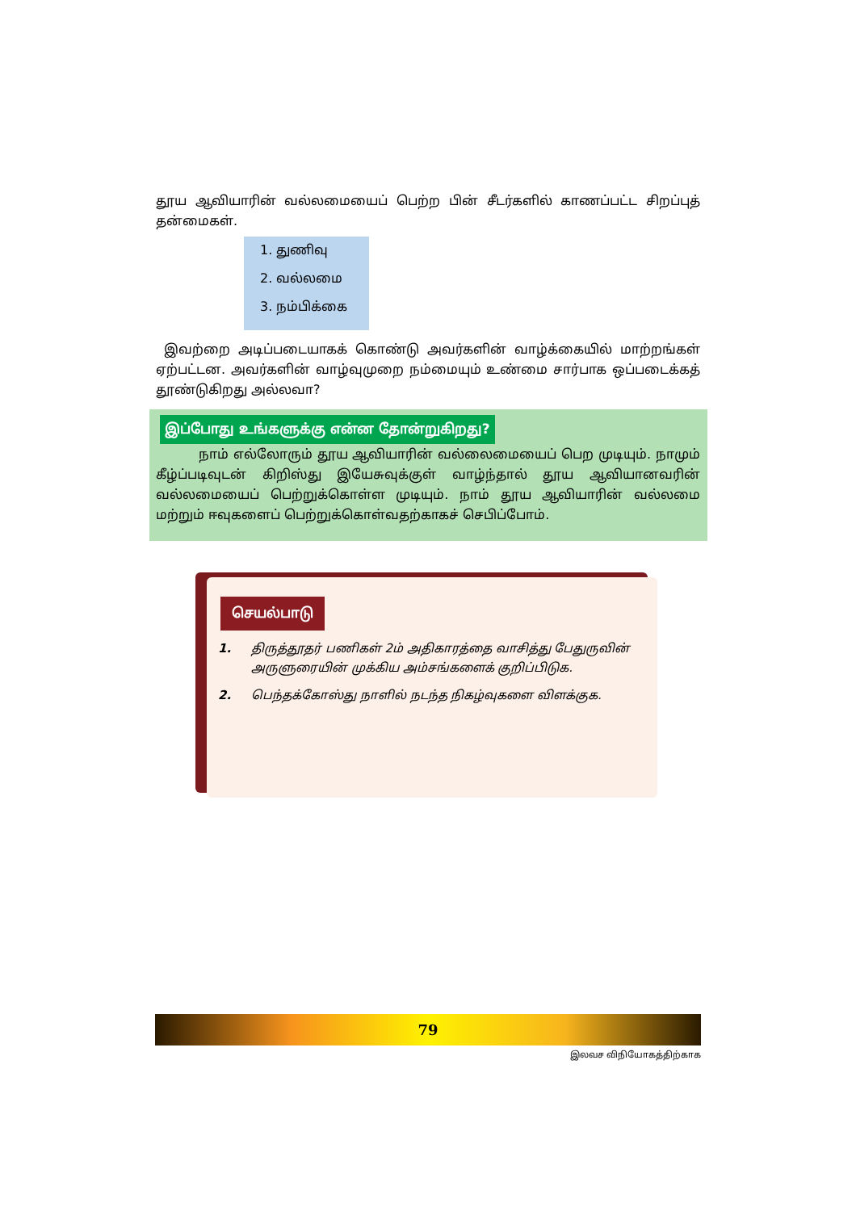தூய ஆவியாரின் வல்லமையைப் பெற்ற பின் சீடர்களில் காணப்பட்ட சிறப்புத் தன்மைகள்.
1. துணிவு
2. வல்லமை
3. நம்பிக்கை
இவற்றை அடிப்படையாகக் கொண்டு அவர்களின் வாழ்க்கையில் மாற்றங்கள் ஏற்பட்டன. அவர்களின் வாழ்வுமுறை நம்மையும் உண்மை சார்பாக ஒப்படைக்கத் தூண்டுகிறது அல்லவா?
இப்போது உங்களுக்கு என்ன தோன்றுகிறது?
நாம் எல்லோரும் தூய ஆவியாரின் வல்லைமையைப் பெற முடியும். நாமும் கீழ்ப்படிவுடன் கிறிஸ்து இயேசுவுக்குள் வாழ்ந்தால் தூய ஆவியானவரின் வல்லமையைப் பெற்றுக்கொள்ள முடியும். நாம் தூய ஆவியாரின் வல்லமை மற்றும் ஈவுகளைப் பெற்றுக்கொள்வதற்காகச் செபிப்போம்.
செயல்பாடு
1. திருத்தூதர் பணிகள் 2ம் அதிகாரத்தை வாசித்து பேதுருவின் அருளுரையின் முக்கிய அம்சங்களைக் குறிப்பிடுக.
2. பெந்தக்கோஸ்து நாளில் நடந்த நிகழ்வுகளை விளக்குக.
79
இலவச விநியோகத்திற்காக